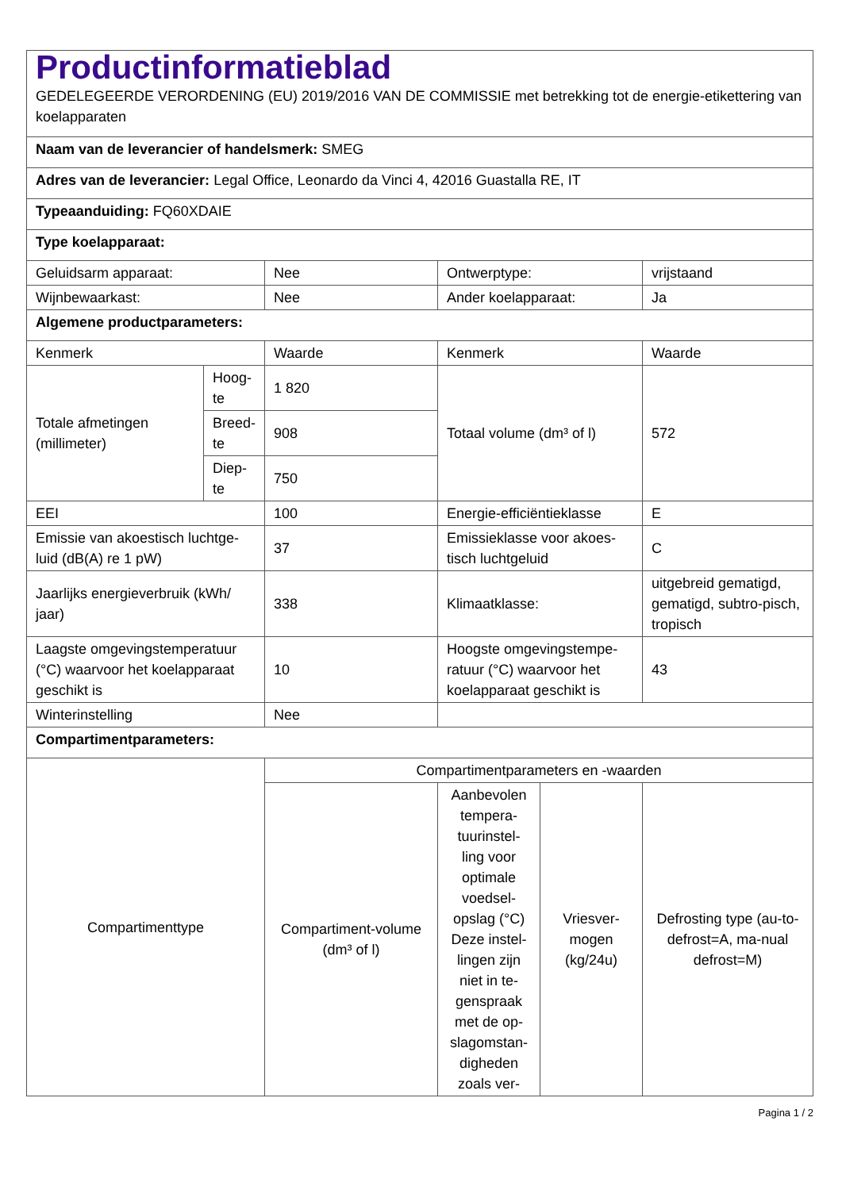| Productinformatieblad GEDELEGEERDE VERORDENING (EU) 2019/2016 VAN DE COMMISSIE met betrekking tot de energie-etikettering van koelapparaten | | | | | |
| Naam van de leverancier of handelsmerk: SMEG | | | | | |
| Adres van de leverancier: Legal Office, Leonardo da Vinci 4, 42016 Guastalla RE, IT | | | | | |
| Typeaanduiding: FQ60XDAIE | | | | | |
| Type koelapparaat: | | | | | |
| Geluidsarm apparaat: | | Nee | Ontwerptype: | | vrijstaand |
| Wijnbewaarkast: | | Nee | Ander koelapparaat: | | Ja |
| Algemene productparameters: | | | | | |
| Kenmerk | | Waarde | Kenmerk | | Waarde |
| Totale afmetingen (millimeter) | Hoog- te | 1 820 | Totaal volume (dm³ of l) | | 572 |
| | Breed- te | 908 | | | |
| | Diep- te | 750 | | | |
| EEI | | 100 | Energie-efficiëntieklasse | | E |
| Emissie van akoestisch luchtge-luid (dB(A) re 1 pW) | | 37 | Emissieklasse voor akoes-tisch luchtgeluid | | C |
| Jaarlijks energieverbruik (kWh/ jaar) | | 338 | Klimaatklasse: | | uitgebreid gematigd, gematigd, subtro-pisch, tropisch |
| Laagste omgevingstemperatuur (°C) waarvoor het koelapparaat geschikt is | | 10 | Hoogste omgevingstempe-ratuur (°C) waarvoor het koelapparaat geschikt is | | 43 |
| Winterinstelling | | Nee | | | |
| Compartimentparameters: | | | | | |
| Compartimenttype | | Compartimentparameters en -waarden | | | |
| | | Compartiment-volume (dm³ of l) | Aanbevolen tempera-tuurinstel-ling voor optimale voedsel-opslag (°C) Deze instel-lingen zijn niet in te-genspraak met de op-slagomstan-digheden zoals ver- | Vriesver-mogen (kg/24u) | Defrosting type (au-to-defrost=A, ma-nual defrost=M) |
Pagina 1 / 2